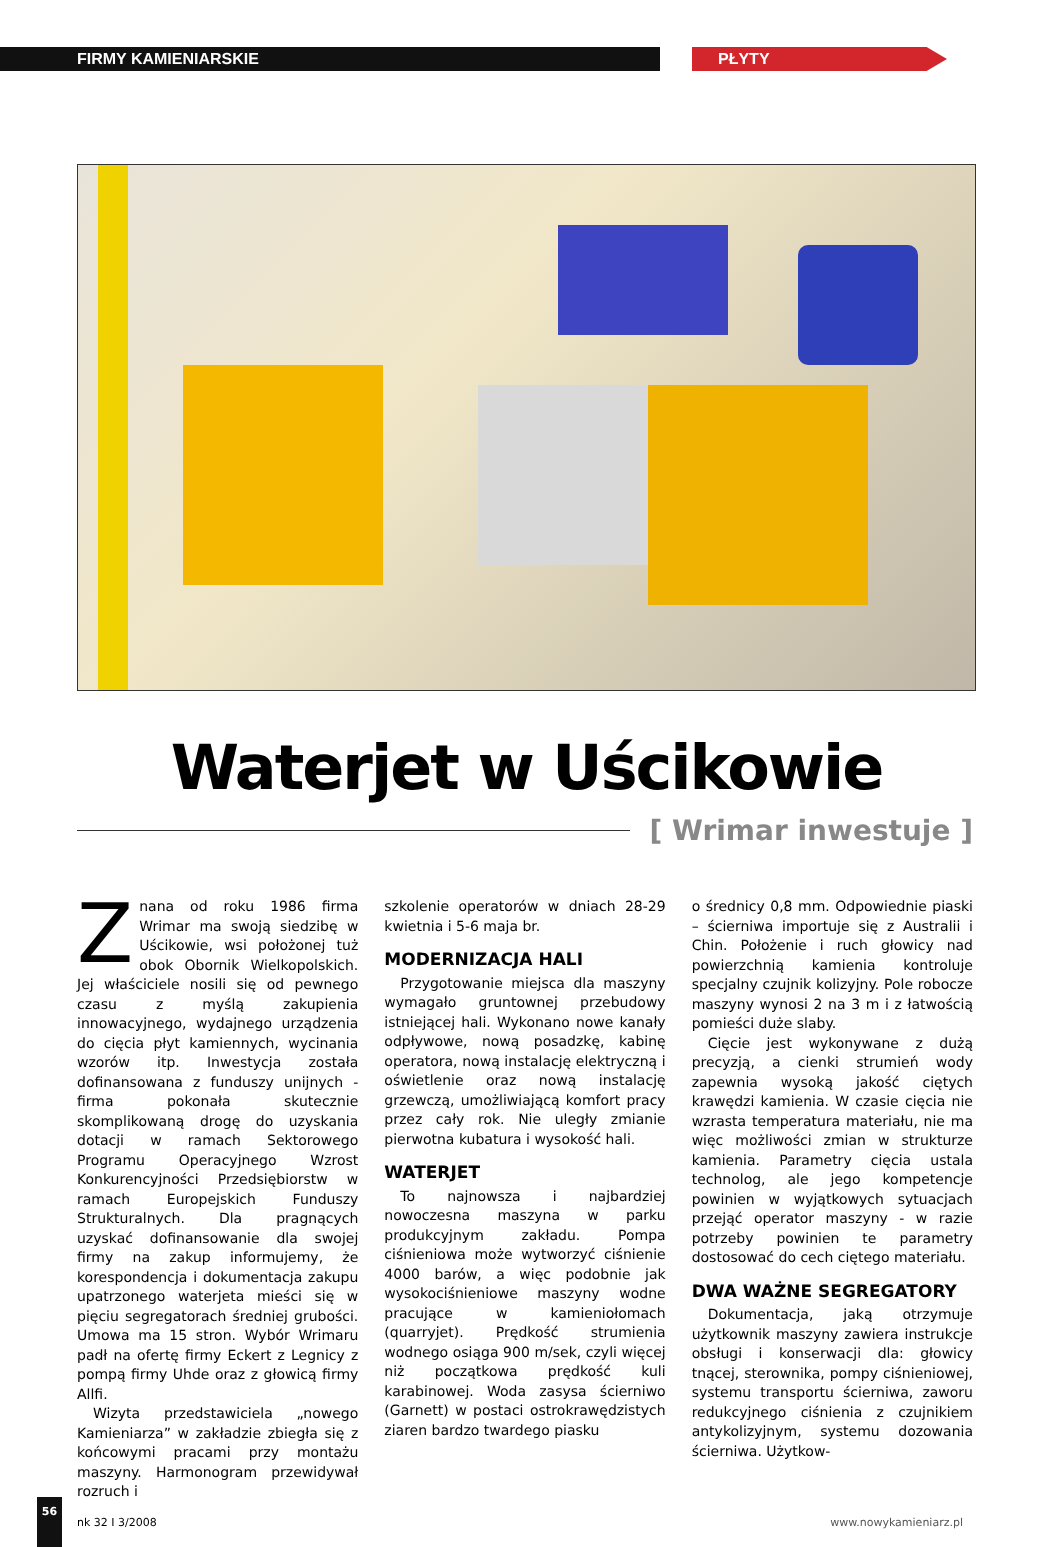FIRMY KAMIENIARSKIE PŁYTY
Waterjet w Uścikowie
[ Wrimar inwestuje ]
Znana od roku 1986 firma Wrimar ma swoją siedzibę w Uścikowie, wsi położonej tuż obok Obornik Wielkopolskich. Jej właściciele nosili się od pewnego czasu z myślą zakupienia innowacyjnego, wydajnego urządzenia do cięcia płyt kamiennych, wycinania wzorów itp. Inwestycja została dofinansowana z funduszy unijnych - firma pokonała skutecznie skomplikowaną drogę do uzyskania dotacji w ramach Sektorowego Programu Operacyjnego Wzrost Konkurencyjności Przedsiębiorstw w ramach Europejskich Funduszy Strukturalnych. Dla pragnących uzyskać dofinansowanie dla swojej firmy na zakup informujemy, że korespondencja i dokumentacja zakupu upatrzonego waterjeta mieści się w pięciu segregatorach średniej grubości. Umowa ma 15 stron. Wybór Wrimaru padł na ofertę firmy Eckert z Legnicy z pompą firmy Uhde oraz z głowicą firmy Allfi.
Wizyta przedstawiciela „nowego Kamieniarza” w zakładzie zbiegła się z końcowymi pracami przy montażu maszyny. Harmonogram przewidywał rozruch i
szkolenie operatorów w dniach 28-29 kwietnia i 5-6 maja br.
MODERNIZACJA HALI
Przygotowanie miejsca dla maszyny wymagało gruntownej przebudowy istniejącej hali. Wykonano nowe kanały odpływowe, nową posadzkę, kabinę operatora, nową instalację elektryczną i oświetlenie oraz nową instalację grzewczą, umożliwiającą komfort pracy przez cały rok. Nie uległy zmianie pierwotna kubatura i wysokość hali.
WATERJET
To najnowsza i najbardziej nowoczesna maszyna w parku produkcyjnym zakładu. Pompa ciśnieniowa może wytworzyć ciśnienie 4000 barów, a więc podobnie jak wysokociśnieniowe maszyny wodne pracujące w kamieniołomach (quarryjet). Prędkość strumienia wodnego osiąga 900 m/sek, czyli więcej niż początkowa prędkość kuli karabinowej. Woda zasysa ścierniwo (Garnett) w postaci ostrokrawędzistych ziaren bardzo twardego piasku
o średnicy 0,8 mm. Odpowiednie piaski – ścierniwa importuje się z Australii i Chin. Położenie i ruch głowicy nad powierzchnią kamienia kontroluje specjalny czujnik kolizyjny. Pole robocze maszyny wynosi 2 na 3 m i z łatwością pomieści duże slaby.
Cięcie jest wykonywane z dużą precyzją, a cienki strumień wody zapewnia wysoką jakość ciętych krawędzi kamienia. W czasie cięcia nie wzrasta temperatura materiału, nie ma więc możliwości zmian w strukturze kamienia. Parametry cięcia ustala technolog, ale jego kompetencje powinien w wyjątkowych sytuacjach przejąć operator maszyny - w razie potrzeby powinien te parametry dostosować do cech ciętego materiału.
DWA WAŻNE SEGREGATORY
Dokumentacja, jaką otrzymuje użytkownik maszyny zawiera instrukcje obsługi i konserwacji dla: głowicy tnącej, sterownika, pompy ciśnieniowej, systemu transportu ścierniwa, zaworu redukcyjnego ciśnienia z czujnikiem antykolizyjnym, systemu dozowania ścierniwa. Użytkow-
56
nk 32 I 3/2008 www.nowykamieniarz.pl